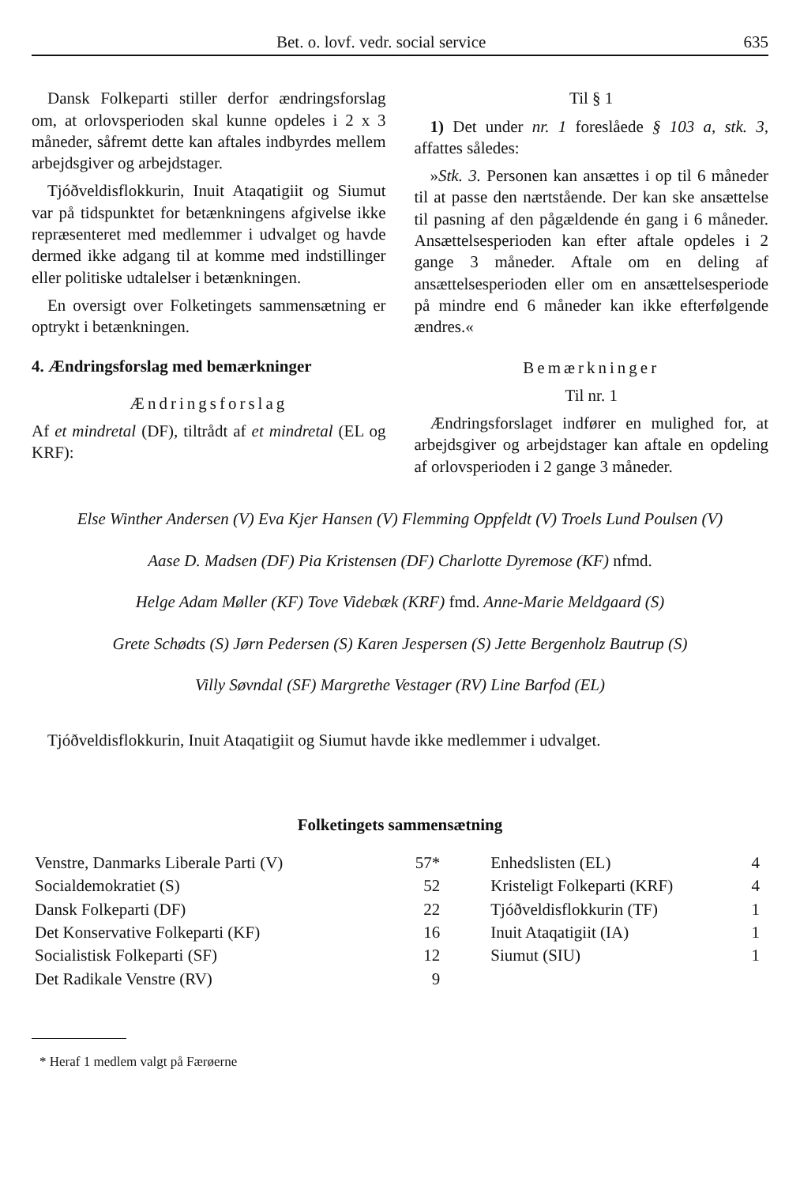Bet. o. lovf. vedr. social service 635
Dansk Folkeparti stiller derfor ændringsforslag om, at orlovsperioden skal kunne opdeles i 2 x 3 måneder, såfremt dette kan aftales indbyrdes mellem arbejdsgiver og arbejdstager.
Tjóðveldisflokkurin, Inuit Ataqatigiit og Siumut var på tidspunktet for betænkningens afgivelse ikke repræsenteret med medlemmer i udvalget og havde dermed ikke adgang til at komme med indstillinger eller politiske udtalelser i betænkningen.
En oversigt over Folketingets sammensætning er optrykt i betænkningen.
4. Ændringsforslag med bemærkninger
Ændringsforslag
Af et mindretal (DF), tiltrådt af et mindretal (EL og KRF):
Til § 1
1) Det under nr. 1 foreslåede § 103 a, stk. 3, affattes således:
»Stk. 3. Personen kan ansættes i op til 6 måneder til at passe den nærtstående. Der kan ske ansættelse til pasning af den pågældende én gang i 6 måneder. Ansættelsesperioden kan efter aftale opdeles i 2 gange 3 måneder. Aftale om en deling af ansættelsesperioden eller om en ansættelsesperiode på mindre end 6 måneder kan ikke efterfølgende ændres.«
Bemærkninger
Til nr. 1
Ændringsforslaget indfører en mulighed for, at arbejdsgiver og arbejdstager kan aftale en opdeling af orlovsperioden i 2 gange 3 måneder.
Else Winther Andersen (V) Eva Kjer Hansen (V) Flemming Oppfeldt (V) Troels Lund Poulsen (V)
Aase D. Madsen (DF) Pia Kristensen (DF) Charlotte Dyremose (KF) nfmd.
Helge Adam Møller (KF) Tove Videbæk (KRF) fmd. Anne-Marie Meldgaard (S)
Grete Schødts (S) Jørn Pedersen (S) Karen Jespersen (S) Jette Bergenholz Bautrup (S)
Villy Søvndal (SF) Margrethe Vestager (RV) Line Barfod (EL)
Tjóðveldisflokkurin, Inuit Ataqatigiit og Siumut havde ikke medlemmer i udvalget.
Folketingets sammensætning
| Venstre, Danmarks Liberale Parti (V) | 57* | Enhedslisten (EL) | 4 |
| Socialdemokratiet (S) | 52 | Kristeligt Folkeparti (KRF) | 4 |
| Dansk Folkeparti (DF) | 22 | Tjóðveldisflokkurin (TF) | 1 |
| Det Konservative Folkeparti (KF) | 16 | Inuit Ataqatigiit (IA) | 1 |
| Socialistisk Folkeparti (SF) | 12 | Siumut (SIU) | 1 |
| Det Radikale Venstre (RV) | 9 | | |
* Heraf 1 medlem valgt på Færøerne